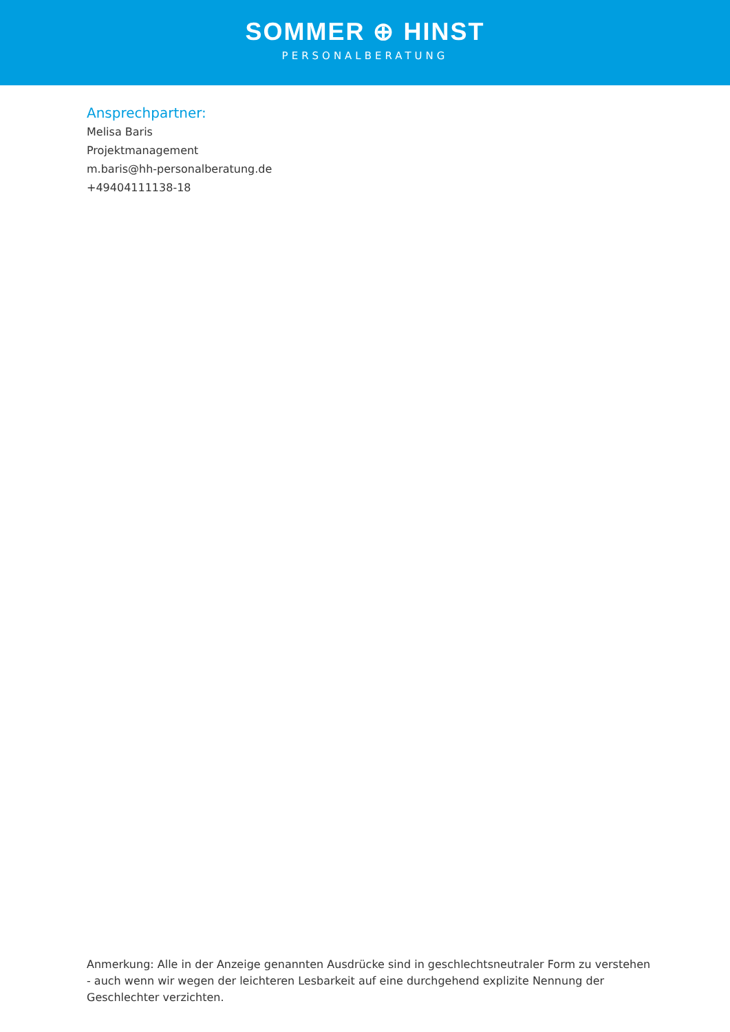SOMMER ⊕ HINST
PERSONALBERATUNG
Ansprechpartner:
Melisa Baris
Projektmanagement
m.baris@hh-personalberatung.de
+49404111138-18
Anmerkung: Alle in der Anzeige genannten Ausdrücke sind in geschlechtsneutraler Form zu verstehen - auch wenn wir wegen der leichteren Lesbarkeit auf eine durchgehend explizite Nennung der Geschlechter verzichten.